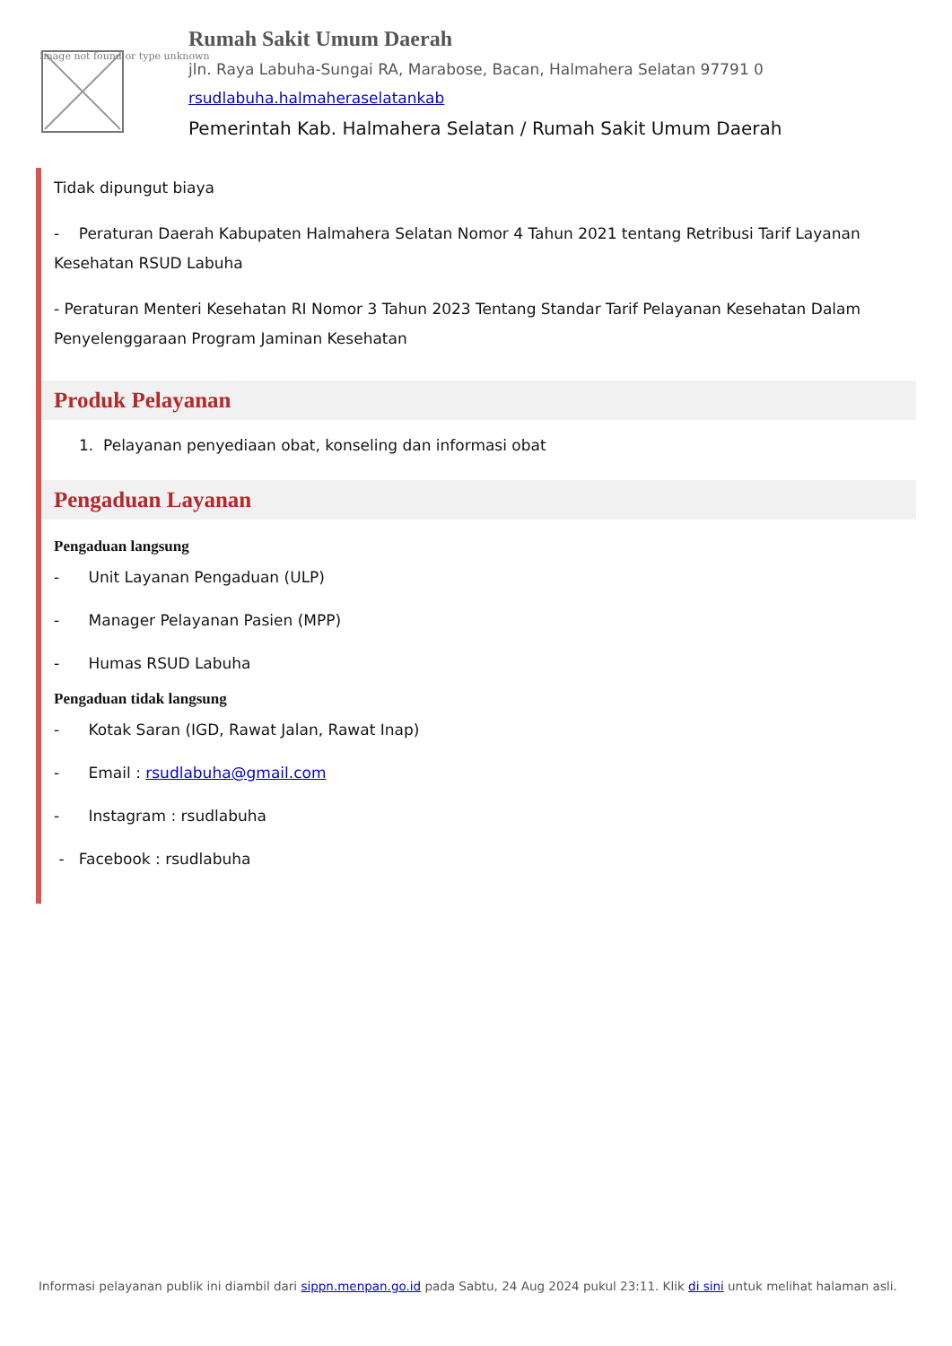Image not found or type unknown
Rumah Sakit Umum Daerah
jln. Raya Labuha-Sungai RA, Marabose, Bacan, Halmahera Selatan 97791 0
rsudlabuha.halmaheraselatankab
Pemerintah Kab. Halmahera Selatan / Rumah Sakit Umum Daerah
Tidak dipungut biaya
- Peraturan Daerah Kabupaten Halmahera Selatan Nomor 4 Tahun 2021 tentang Retribusi Tarif Layanan Kesehatan RSUD Labuha
- Peraturan Menteri Kesehatan RI Nomor 3 Tahun 2023 Tentang Standar Tarif Pelayanan Kesehatan Dalam Penyelenggaraan Program Jaminan Kesehatan
Produk Pelayanan
1. Pelayanan penyediaan obat, konseling dan informasi obat
Pengaduan Layanan
Pengaduan langsung
- Unit Layanan Pengaduan (ULP)
- Manager Pelayanan Pasien (MPP)
- Humas RSUD Labuha
Pengaduan tidak langsung
- Kotak Saran (IGD, Rawat Jalan, Rawat Inap)
- Email : rsudlabuha@gmail.com
- Instagram : rsudlabuha
- Facebook : rsudlabuha
Informasi pelayanan publik ini diambil dari sippn.menpan.go.id pada Sabtu, 24 Aug 2024 pukul 23:11. Klik di sini untuk melihat halaman asli.